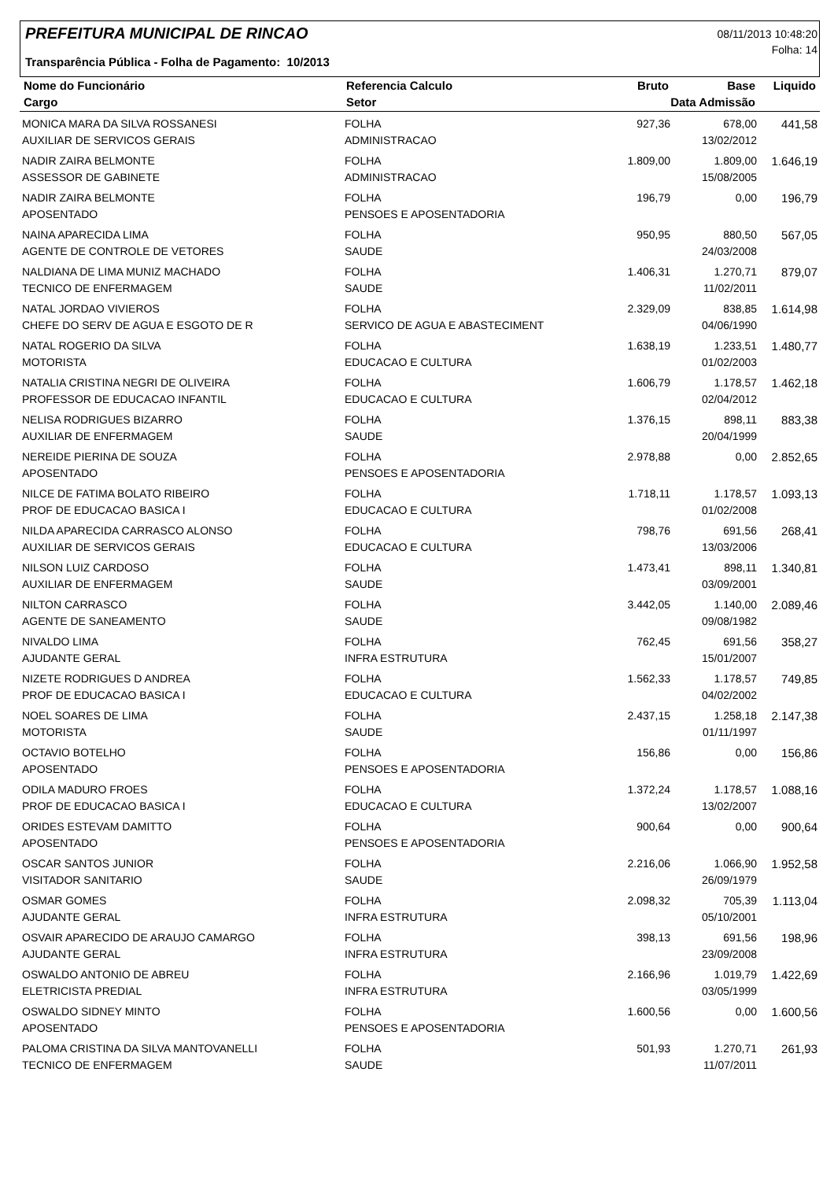PREFEITURA MUNICIPAL DE RINCAO
Transparência Pública - Folha de Pagamento: 10/2013
08/11/2013 10:48:20
Folha: 14
| Nome do Funcionário | Referencia Calculo | Bruto | Base | Liquido |
| --- | --- | --- | --- | --- |
| Cargo | Setor | Data Admissão | | |
| MONICA MARA DA SILVA ROSSANESI | FOLHA | 927,36 | 678,00 | 441,58 |
| AUXILIAR DE SERVICOS GERAIS | ADMINISTRACAO | | 13/02/2012 | |
| NADIR ZAIRA BELMONTE | FOLHA | 1.809,00 | 1.809,00 | 1.646,19 |
| ASSESSOR DE GABINETE | ADMINISTRACAO | | 15/08/2005 | |
| NADIR ZAIRA BELMONTE | FOLHA | 196,79 | 0,00 | 196,79 |
| APOSENTADO | PENSOES E APOSENTADORIA | | | |
| NAINA APARECIDA LIMA | FOLHA | 950,95 | 880,50 | 567,05 |
| AGENTE DE CONTROLE DE VETORES | SAUDE | | 24/03/2008 | |
| NALDIANA DE LIMA MUNIZ MACHADO | FOLHA | 1.406,31 | 1.270,71 | 879,07 |
| TECNICO DE ENFERMAGEM | SAUDE | | 11/02/2011 | |
| NATAL JORDAO VIVIEROS | FOLHA | 2.329,09 | 838,85 | 1.614,98 |
| CHEFE DO SERV DE AGUA E ESGOTO DE R | SERVICO DE AGUA E ABASTECIMENT | | 04/06/1990 | |
| NATAL ROGERIO DA SILVA | FOLHA | 1.638,19 | 1.233,51 | 1.480,77 |
| MOTORISTA | EDUCACAO E CULTURA | | 01/02/2003 | |
| NATALIA CRISTINA NEGRI DE OLIVEIRA | FOLHA | 1.606,79 | 1.178,57 | 1.462,18 |
| PROFESSOR DE EDUCACAO INFANTIL | EDUCACAO E CULTURA | | 02/04/2012 | |
| NELISA RODRIGUES BIZARRO | FOLHA | 1.376,15 | 898,11 | 883,38 |
| AUXILIAR DE ENFERMAGEM | SAUDE | | 20/04/1999 | |
| NEREIDE PIERINA DE SOUZA | FOLHA | 2.978,88 | 0,00 | 2.852,65 |
| APOSENTADO | PENSOES E APOSENTADORIA | | | |
| NILCE DE FATIMA BOLATO RIBEIRO | FOLHA | 1.718,11 | 1.178,57 | 1.093,13 |
| PROF DE EDUCACAO BASICA I | EDUCACAO E CULTURA | | 01/02/2008 | |
| NILDA APARECIDA CARRASCO ALONSO | FOLHA | 798,76 | 691,56 | 268,41 |
| AUXILIAR DE SERVICOS GERAIS | EDUCACAO E CULTURA | | 13/03/2006 | |
| NILSON LUIZ CARDOSO | FOLHA | 1.473,41 | 898,11 | 1.340,81 |
| AUXILIAR DE ENFERMAGEM | SAUDE | | 03/09/2001 | |
| NILTON CARRASCO | FOLHA | 3.442,05 | 1.140,00 | 2.089,46 |
| AGENTE DE SANEAMENTO | SAUDE | | 09/08/1982 | |
| NIVALDO LIMA | FOLHA | 762,45 | 691,56 | 358,27 |
| AJUDANTE GERAL | INFRA ESTRUTURA | | 15/01/2007 | |
| NIZETE RODRIGUES D ANDREA | FOLHA | 1.562,33 | 1.178,57 | 749,85 |
| PROF DE EDUCACAO BASICA I | EDUCACAO E CULTURA | | 04/02/2002 | |
| NOEL SOARES DE LIMA | FOLHA | 2.437,15 | 1.258,18 | 2.147,38 |
| MOTORISTA | SAUDE | | 01/11/1997 | |
| OCTAVIO BOTELHO | FOLHA | 156,86 | 0,00 | 156,86 |
| APOSENTADO | PENSOES E APOSENTADORIA | | | |
| ODILA MADURO FROES | FOLHA | 1.372,24 | 1.178,57 | 1.088,16 |
| PROF DE EDUCACAO BASICA I | EDUCACAO E CULTURA | | 13/02/2007 | |
| ORIDES ESTEVAM DAMITTO | FOLHA | 900,64 | 0,00 | 900,64 |
| APOSENTADO | PENSOES E APOSENTADORIA | | | |
| OSCAR SANTOS JUNIOR | FOLHA | 2.216,06 | 1.066,90 | 1.952,58 |
| VISITADOR SANITARIO | SAUDE | | 26/09/1979 | |
| OSMAR GOMES | FOLHA | 2.098,32 | 705,39 | 1.113,04 |
| AJUDANTE GERAL | INFRA ESTRUTURA | | 05/10/2001 | |
| OSVAIR APARECIDO DE ARAUJO CAMARGO | FOLHA | 398,13 | 691,56 | 198,96 |
| AJUDANTE GERAL | INFRA ESTRUTURA | | 23/09/2008 | |
| OSWALDO ANTONIO DE ABREU | FOLHA | 2.166,96 | 1.019,79 | 1.422,69 |
| ELETRICISTA PREDIAL | INFRA ESTRUTURA | | 03/05/1999 | |
| OSWALDO SIDNEY MINTO | FOLHA | 1.600,56 | 0,00 | 1.600,56 |
| APOSENTADO | PENSOES E APOSENTADORIA | | | |
| PALOMA CRISTINA DA SILVA MANTOVANELLI | FOLHA | 501,93 | 1.270,71 | 261,93 |
| TECNICO DE ENFERMAGEM | SAUDE | | 11/07/2011 | |